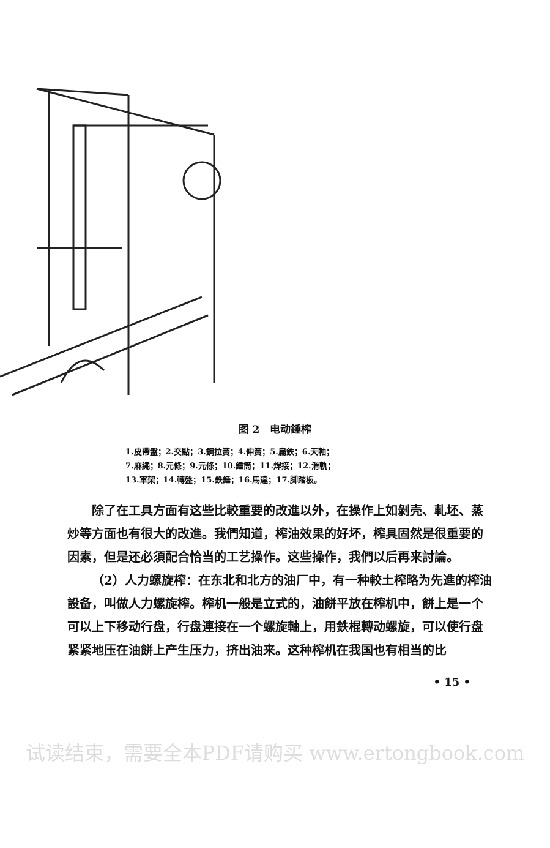图 2　电动錘榨
1.皮帶盤；2.交點；3.鋼拉簧；4.伸簧；5.扁鉄；6.天軸；
7.麻繩；8.元條；9.元條；10.錘筒；11.焊接；12.滑軌；
13.軍架；14.轉盤；15.鉄錘；16.馬達；17.脚踏板。
除了在工具方面有这些比較重要的改進以外，在操作上如剝壳、軋坯、蒸炒等方面也有很大的改進。我們知道，榨油效果的好坏，榨具固然是很重要的因素，但是还必須配合恰当的工艺操作。这些操作，我們以后再来討論。
（2）人力螺旋榨：在东北和北方的油厂中，有一种較土榨略为先進的榨油設备，叫做人力螺旋榨。榨机一般是立式的，油餅平放在榨机中，餅上是一个可以上下移动行盘，行盘連接在一个螺旋軸上，用鉄棍轉动螺旋，可以使行盘紧紧地压在油餅上产生压力，挤出油来。这种榨机在我国也有相当的比
• 15 •
试读结束，需要全本PDF请购买 www.ertongbook.com